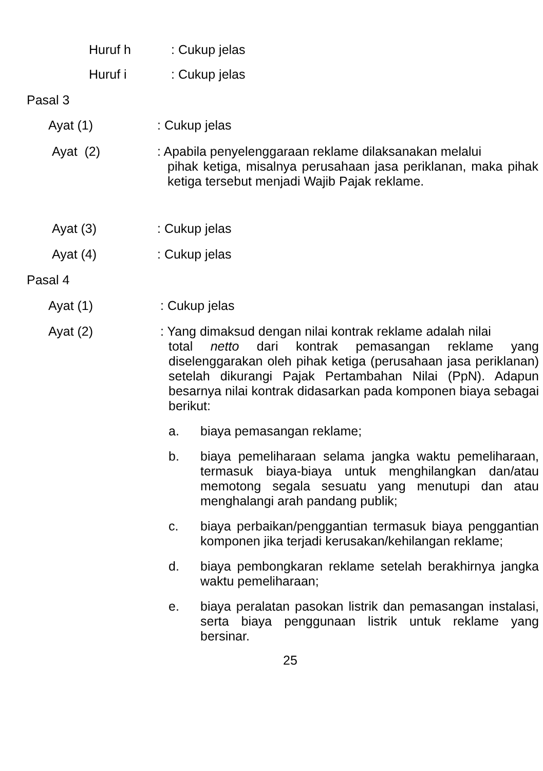Huruf h : Cukup jelas
Huruf i : Cukup jelas
Pasal 3
Ayat (1) : Cukup jelas
Ayat (2) : Apabila penyelenggaraan reklame dilaksanakan melalui
pihak ketiga, misalnya perusahaan jasa periklanan, maka pihak ketiga tersebut menjadi Wajib Pajak reklame.
Ayat (3) : Cukup jelas
Ayat (4) : Cukup jelas
Pasal 4
Ayat (1) : Cukup jelas
Ayat (2) : Yang dimaksud dengan nilai kontrak reklame adalah nilai
total netto dari kontrak pemasangan reklame yang diselenggarakan oleh pihak ketiga (perusahaan jasa periklanan) setelah dikurangi Pajak Pertambahan Nilai (PpN). Adapun besarnya nilai kontrak didasarkan pada komponen biaya sebagai berikut:
a. biaya pemasangan reklame;
b. biaya pemeliharaan selama jangka waktu pemeliharaan, termasuk biaya-biaya untuk menghilangkan dan/atau memotong segala sesuatu yang menutupi dan atau menghalangi arah pandang publik;
c. biaya perbaikan/penggantian termasuk biaya penggantian komponen jika terjadi kerusakan/kehilangan reklame;
d. biaya pembongkaran reklame setelah berakhirnya jangka waktu pemeliharaan;
e. biaya peralatan pasokan listrik dan pemasangan instalasi, serta biaya penggunaan listrik untuk reklame yang bersinar.
25